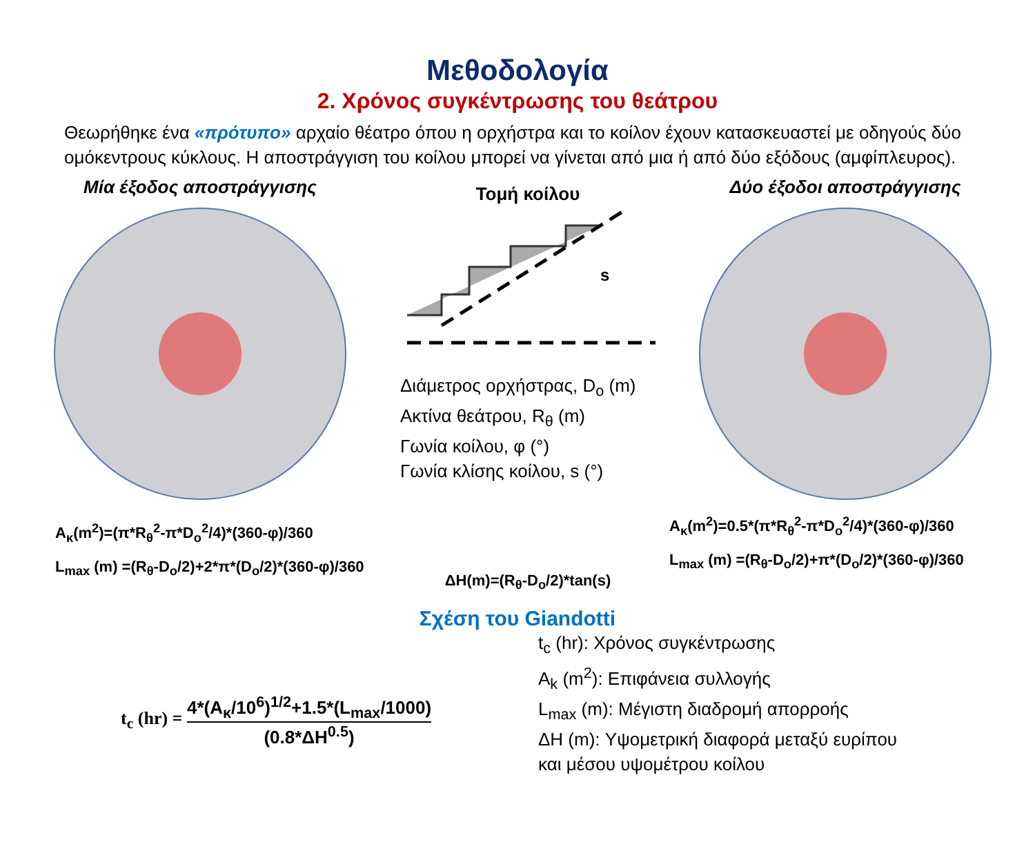Μεθοδολογία
2. Χρόνος συγκέντρωσης του θεάτρου
Θεωρήθηκε ένα «πρότυπο» αρχαίο θέατρο όπου η ορχήστρα και το κοίλον έχουν κατασκευαστεί με οδηγούς δύο ομόκεντρους κύκλους. Η αποστράγγιση του κοίλου μπορεί να γίνεται από μια ή από δύο εξόδους (αμφίπλευρος).
Μία έξοδος αποστράγγισης
A<sub>κ</sub>(m<sup>2</sup>)=(π*R<sub>θ</sub><sup>2</sup>-π*D<sub>o</sub><sup>2</sup>/4)*(360-φ)/360
L<sub>max</sub> (m) =(R<sub>θ</sub>-D<sub>o</sub>/2)+2*π*(D<sub>o</sub>/2)*(360-φ)/360
Τομή κοίλου
s
Διάμετρος ορχήστρας, D<sub>o</sub> (m)
Ακτίνα θεάτρου, R<sub>θ</sub> (m)
Γωνία κοίλου, φ (°)
Γωνία κλίσης κοίλου, s (°)
ΔH(m)=(R<sub>θ</sub>-D<sub>o</sub>/2)*tan(s)
Δύο έξοδοι αποστράγγισης
A<sub>κ</sub>(m<sup>2</sup>)=0.5*(π*R<sub>θ</sub><sup>2</sup>-π*D<sub>o</sub><sup>2</sup>/4)*(360-φ)/360
L<sub>max</sub> (m) =(R<sub>θ</sub>-D<sub>o</sub>/2)+π*(D<sub>o</sub>/2)*(360-φ)/360
Σχέση του Giandotti
t<sub>c</sub> (hr) = 4*(A<sub>κ</sub>/10<sup>6</sup>)<sup>1/2</sup>+1.5*(L<sub>max</sub>/1000) (0.8*ΔH<sup>0.5</sup>)
t<sub>c</sub> (hr): Χρόνος συγκέντρωσης
A<sub>k</sub> (m<sup>2</sup>): Επιφάνεια συλλογής
L<sub>max</sub> (m): Μέγιστη διαδρομή απορροής
ΔH (m): Υψομετρική διαφορά μεταξύ ευρίπου
και μέσου υψομέτρου κοίλου